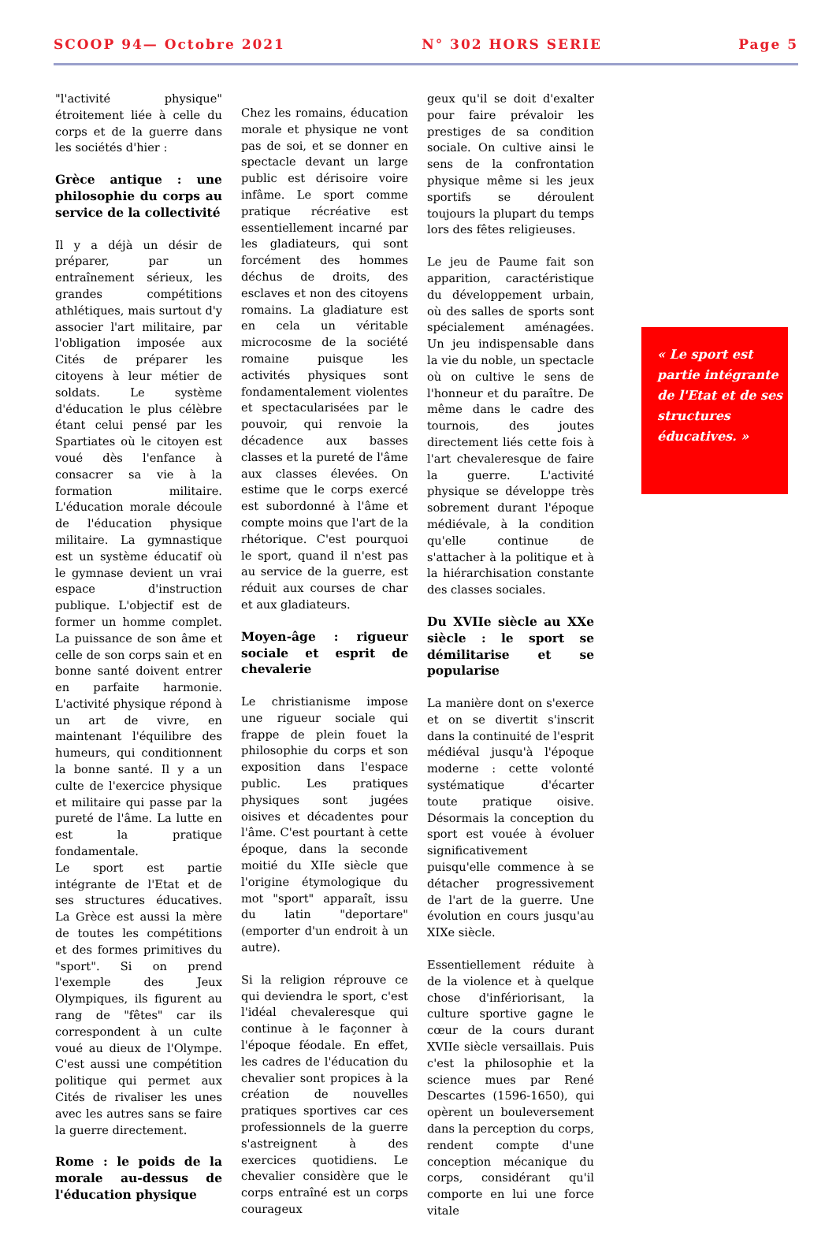SCOOP 94— Octobre 2021 N° 302 HORS SERIE Page 5
"l'activité physique" étroitement liée à celle du corps et de la guerre dans les sociétés d'hier :
Grèce antique : une philosophie du corps au service de la collectivité
Il y a déjà un désir de préparer, par un entraînement sérieux, les grandes compétitions athlétiques, mais surtout d'y associer l'art militaire, par l'obligation imposée aux Cités de préparer les citoyens à leur métier de soldats. Le système d'éducation le plus célèbre étant celui pensé par les Spartiates où le citoyen est voué dès l'enfance à consacrer sa vie à la formation militaire. L'éducation morale découle de l'éducation physique militaire. La gymnastique est un système éducatif où le gymnase devient un vrai espace d'instruction publique. L'objectif est de former un homme complet. La puissance de son âme et celle de son corps sain et en bonne santé doivent entrer en parfaite harmonie. L'activité physique répond à un art de vivre, en maintenant l'équilibre des humeurs, qui conditionnent la bonne santé. Il y a un culte de l'exercice physique et militaire qui passe par la pureté de l'âme. La lutte en est la pratique fondamentale.
Le sport est partie intégrante de l'Etat et de ses structures éducatives. La Grèce est aussi la mère de toutes les compétitions et des formes primitives du "sport". Si on prend l'exemple des Jeux Olympiques, ils figurent au rang de "fêtes" car ils correspondent à un culte voué au dieux de l'Olympe. C'est aussi une compétition politique qui permet aux Cités de rivaliser les unes avec les autres sans se faire la guerre directement.
Rome : le poids de la morale au-dessus de l'éducation physique
Chez les romains, éducation morale et physique ne vont pas de soi, et se donner en spectacle devant un large public est dérisoire voire infâme. Le sport comme pratique récréative est essentiellement incarné par les gladiateurs, qui sont forcément des hommes déchus de droits, des esclaves et non des citoyens romains. La gladiature est en cela un véritable microcosme de la société romaine puisque les activités physiques sont fondamentalement violentes et spectacularisées par le pouvoir, qui renvoie la décadence aux basses classes et la pureté de l'âme aux classes élevées. On estime que le corps exercé est subordonné à l'âme et compte moins que l'art de la rhétorique. C'est pourquoi le sport, quand il n'est pas au service de la guerre, est réduit aux courses de char et aux gladiateurs.
Moyen-âge : rigueur sociale et esprit de chevalerie
Le christianisme impose une rigueur sociale qui frappe de plein fouet la philosophie du corps et son exposition dans l'espace public. Les pratiques physiques sont jugées oisives et décadentes pour l'âme. C'est pourtant à cette époque, dans la seconde moitié du XIIe siècle que l'origine étymologique du mot "sport" apparaît, issu du latin "deportare" (emporter d'un endroit à un autre).
Si la religion réprouve ce qui deviendra le sport, c'est l'idéal chevaleresque qui continue à le façonner à l'époque féodale. En effet, les cadres de l'éducation du chevalier sont propices à la création de nouvelles pratiques sportives car ces professionnels de la guerre s'astreignent à des exercices quotidiens. Le chevalier considère que le corps entraîné est un corps courageux
geux qu'il se doit d'exalter pour faire prévaloir les prestiges de sa condition sociale. On cultive ainsi le sens de la confrontation physique même si les jeux sportifs se déroulent toujours la plupart du temps lors des fêtes religieuses.
Le jeu de Paume fait son apparition, caractéristique du développement urbain, où des salles de sports sont spécialement aménagées. Un jeu indispensable dans la vie du noble, un spectacle où on cultive le sens de l'honneur et du paraître. De même dans le cadre des tournois, des joutes directement liés cette fois à l'art chevaleresque de faire la guerre. L'activité physique se développe très sobrement durant l'époque médiévale, à la condition qu'elle continue de s'attacher à la politique et à la hiérarchisation constante des classes sociales.
Du XVIIe siècle au XXe siècle : le sport se démilitarise et se popularise
La manière dont on s'exerce et on se divertit s'inscrit dans la continuité de l'esprit médiéval jusqu'à l'époque moderne : cette volonté systématique d'écarter toute pratique oisive. Désormais la conception du sport est vouée à évoluer significativement puisqu'elle commence à se détacher progressivement de l'art de la guerre. Une évolution en cours jusqu'au XIXe siècle.
Essentiellement réduite à de la violence et à quelque chose d'infériorisant, la culture sportive gagne le cœur de la cours durant XVIIe siècle versaillais. Puis c'est la philosophie et la science mues par René Descartes (1596-1650), qui opèrent un bouleversement dans la perception du corps, rendent compte d'une conception mécanique du corps, considérant qu'il comporte en lui une force vitale
« Le sport est partie intégrante de l'Etat et de ses structures éducatives. »